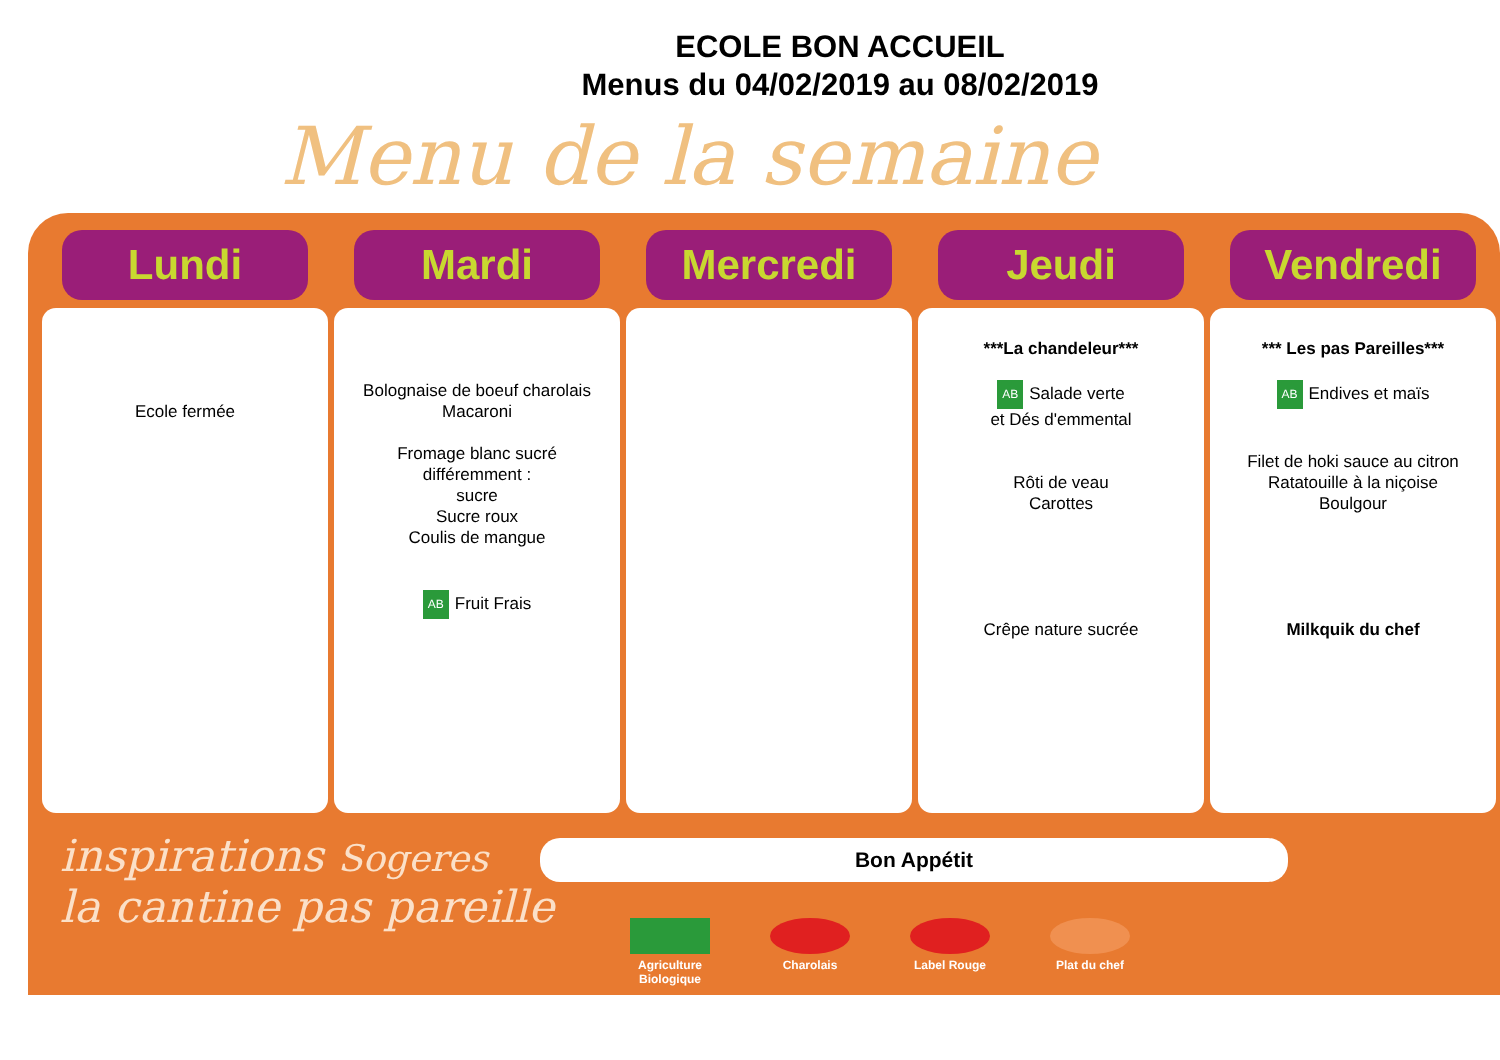ECOLE BON ACCUEIL
Menus du 04/02/2019 au 08/02/2019
Menu de la semaine
Lundi
Ecole fermée
Mardi
Bolognaise de boeuf charolais
Macaroni
Fromage blanc sucré
différemment :
sucre
Sucre roux
Coulis de mangue
AB Fruit Frais
Mercredi Jeudi
***La chandeleur***
AB Salade verte
et Dés d'emmental
Rôti de veau
Carottes
Crêpe nature sucrée
Vendredi
*** Les pas Pareilles***
AB Endives et maïs
Filet de hoki sauce au citron
Ratatouille à la niçoise
Boulgour
Milkquik du chef
inspirations Sogeres
la cantine pas pareille
Bon Appétit
Agriculture Biologique
Charolais Label Rouge Plat du chef